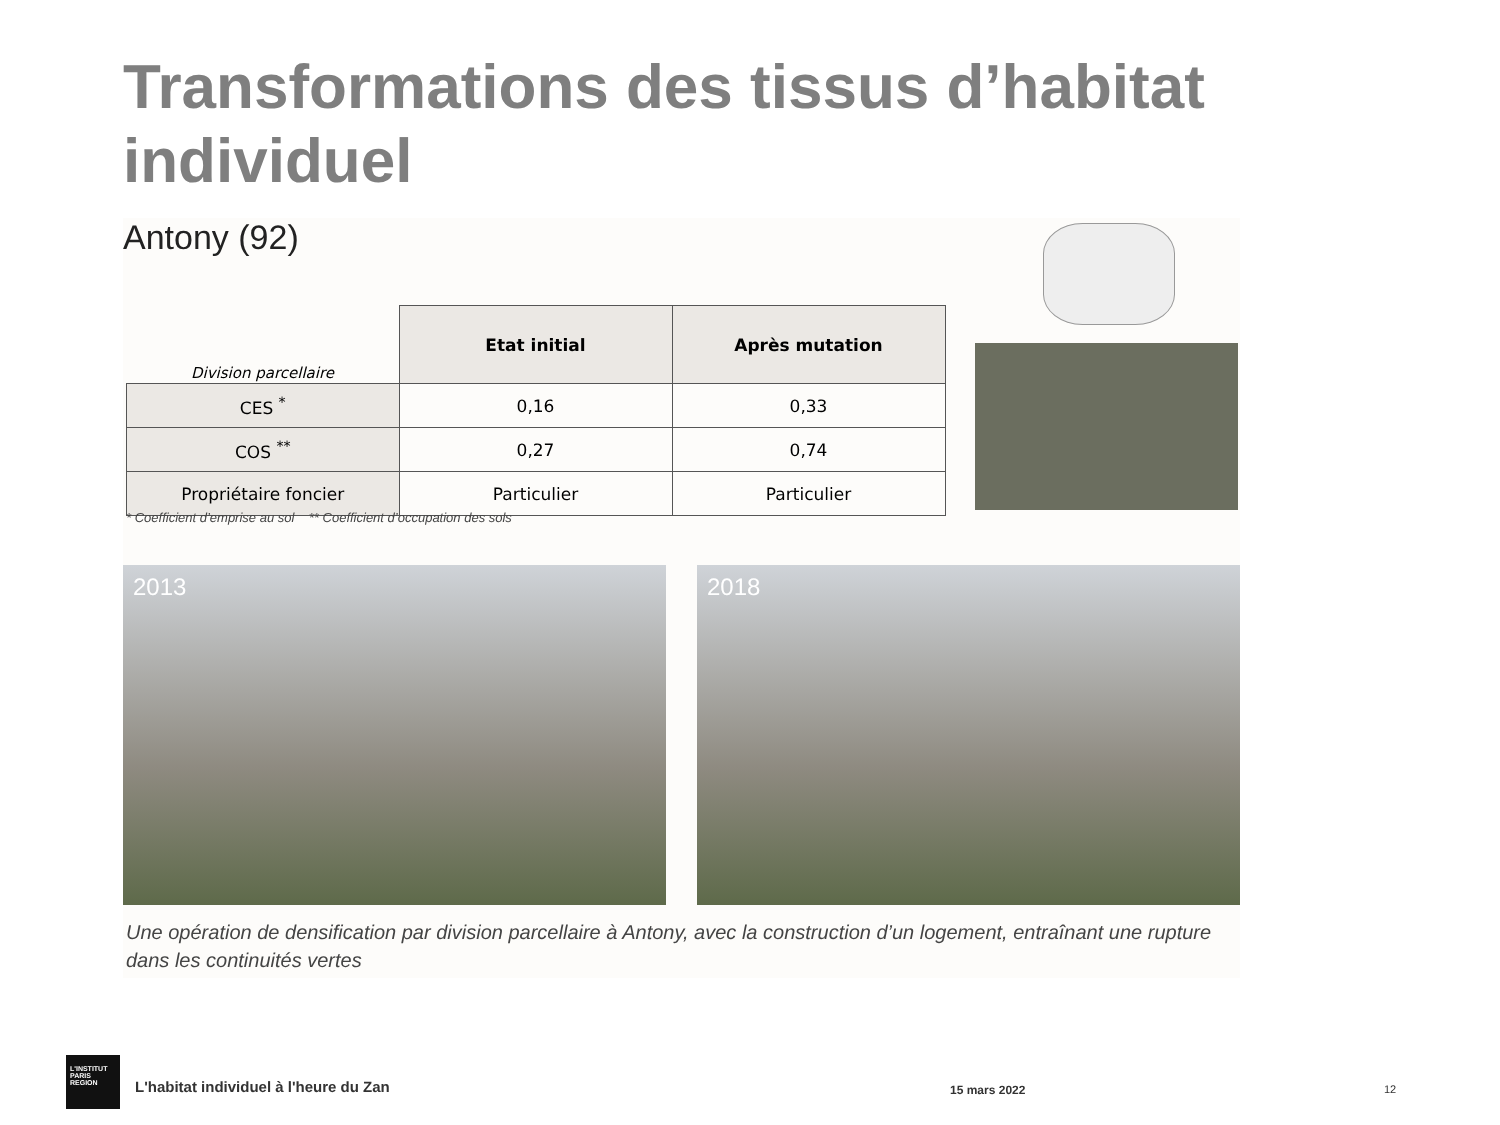Transformations des tissus d’habitat individuel
Antony (92)
| Division parcellaire | Etat initial | Après mutation |
| --- | --- | --- |
| CES <sup>*</sup> | 0,16 | 0,33 |
| COS <sup>**</sup> | 0,27 | 0,74 |
| Propriétaire foncier | Particulier | Particulier |
* Coefficient d’emprise au sol ** Coefficient d’occupation des sols
2013 2018
Une opération de densification par division parcellaire à Antony, avec la construction d’un logement, entraînant une rupture dans les continuités vertes
L'INSTITUT
PARIS
REGION
L'habitat individuel à l'heure du Zan
15 mars 2022 12